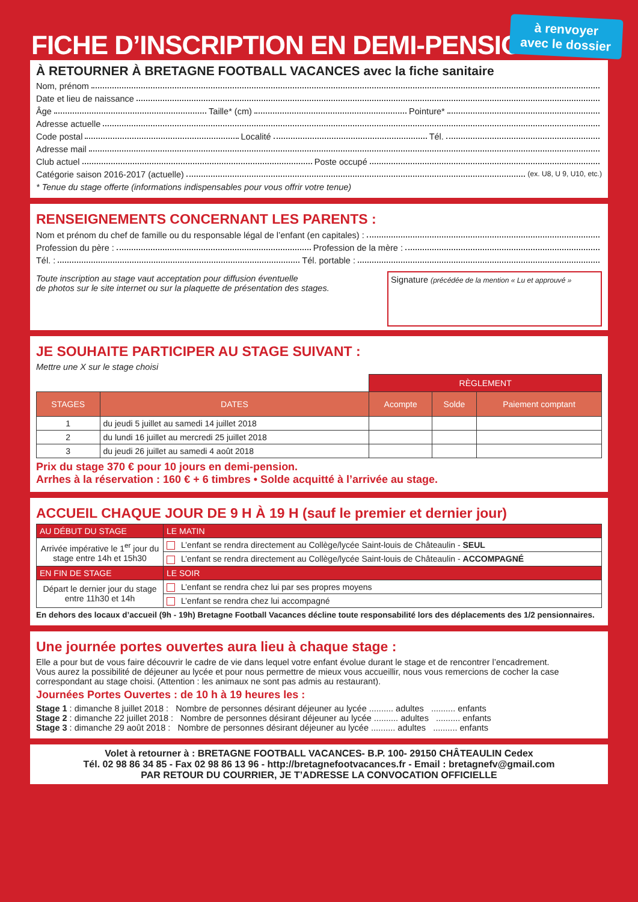à renvoyer
avec le dossier
FICHE D’INSCRIPTION EN DEMI-PENSION
À RETOURNER À BRETAGNE FOOTBALL VACANCES avec la fiche sanitaire
Nom, prénom
Date et lieu de naissance
Âge Taille* (cm) Pointure*
Adresse actuelle
Code postal Localité Tél.
Adresse mail
Club actuel Poste occupé
Catégorie saison 2016-2017 (actuelle) (ex. U8, U 9, U10, etc.)
* Tenue du stage offerte (informations indispensables pour vous offrir votre tenue)
RENSEIGNEMENTS CONCERNANT LES PARENTS :
Nom et prénom du chef de famille ou du responsable légal de l’enfant (en capitales) :
Profession du père : Profession de la mère :
Tél. : Tél. portable :
Toute inscription au stage vaut acceptation pour diffusion éventuelle
de photos sur le site internet ou sur la plaquette de présentation des stages.
Signature (précédée de la mention « Lu et approuvé »
JE SOUHAITE PARTICIPER AU STAGE SUIVANT :
Mettre une X sur le stage choisi
| | | RÈGLEMENT | | |
| STAGES | DATES | Acompte | Solde | Paiement comptant |
| 1 | du jeudi 5 juillet au samedi 14 juillet 2018 | | | |
| 2 | du lundi 16 juillet au mercredi 25 juillet 2018 | | | |
| 3 | du jeudi 26 juillet au samedi 4 août 2018 | | | |
Prix du stage 370 € pour 10 jours en demi-pension.
Arrhes à la réservation : 160 € + 6 timbres • Solde acquitté à l’arrivée au stage.
ACCUEIL CHAQUE JOUR DE 9 H À 19 H (sauf le premier et dernier jour)
| AU DÉBUT DU STAGE | LE MATIN |
| Arrivée impérative le 1<sup>er</sup> jour du stage entre 14h et 15h30 | L’enfant se rendra directement au Collège/lycée Saint-louis de Châteaulin - SEUL |
| | L’enfant se rendra directement au Collège/lycée Saint-louis de Châteaulin - ACCOMPAGNÉ |
| EN FIN DE STAGE | LE SOIR |
| Départ le dernier jour du stage entre 11h30 et 14h | L’enfant se rendra chez lui par ses propres moyens |
| | L’enfant se rendra chez lui accompagné |
En dehors des locaux d’accueil (9h - 19h) Bretagne Football Vacances décline toute responsabilité lors des déplacements des 1/2 pensionnaires.
Une journée portes ouvertes aura lieu à chaque stage :
Elle a pour but de vous faire découvrir le cadre de vie dans lequel votre enfant évolue durant le stage et de rencontrer l’encadrement.
Vous aurez la possibilité de déjeuner au lycée et pour nous permettre de mieux vous accueillir, nous vous remercions de cocher la case correspondant au stage choisi. (Attention : les animaux ne sont pas admis au restaurant).
Journées Portes Ouvertes : de 10 h à 19 heures les :
Stage 1 : dimanche 8 juillet 2018 : Nombre de personnes désirant déjeuner au lycée .......... adultes .......... enfants
Stage 2 : dimanche 22 juillet 2018 : Nombre de personnes désirant déjeuner au lycée .......... adultes .......... enfants
Stage 3 : dimanche 29 août 2018 : Nombre de personnes désirant déjeuner au lycée .......... adultes .......... enfants
Volet à retourner à : BRETAGNE FOOTBALL VACANCES- B.P. 100- 29150 CHÂTEAULIN Cedex
Tél. 02 98 86 34 85 - Fax 02 98 86 13 96 - http://bretagnefootvacances.fr - Email : bretagnefv@gmail.com
PAR RETOUR DU COURRIER, JE T’ADRESSE LA CONVOCATION OFFICIELLE